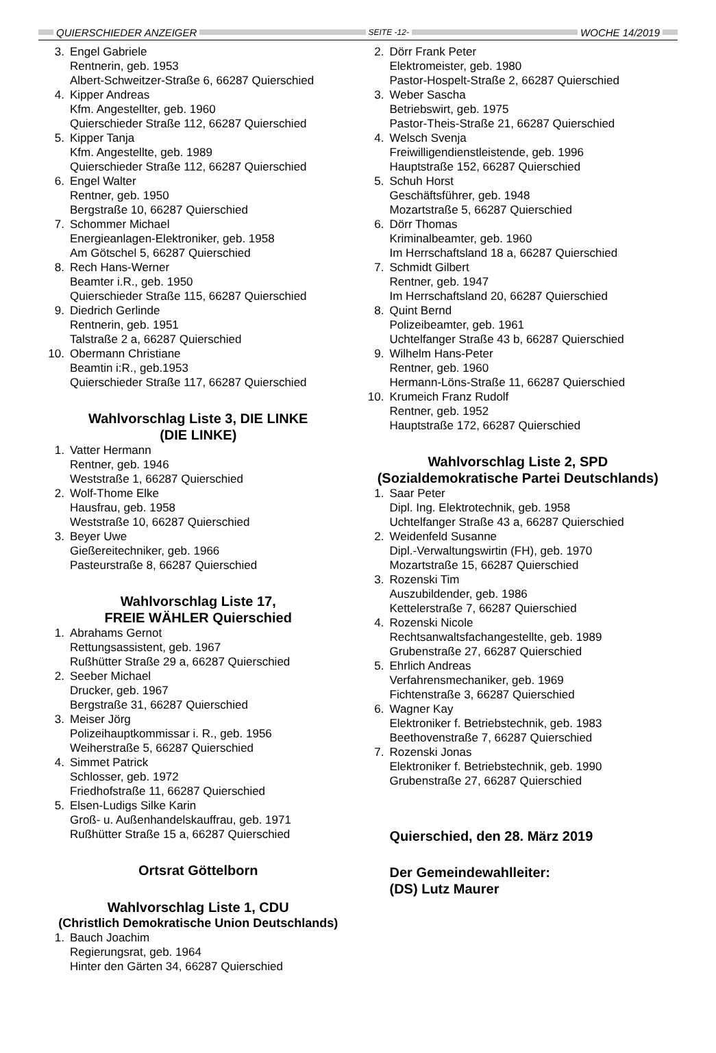QUIERSCHIEDER ANZEIGER SEITE -12- WOCHE 14/2019
3. Engel Gabriele
Rentnerin, geb. 1953
Albert-Schweitzer-Straße 6, 66287 Quierschied
4. Kipper Andreas
Kfm. Angestellter, geb. 1960
Quierschieder Straße 112, 66287 Quierschied
5. Kipper Tanja
Kfm. Angestellte, geb. 1989
Quierschieder Straße 112, 66287 Quierschied
6. Engel Walter
Rentner, geb. 1950
Bergstraße 10, 66287 Quierschied
7. Schommer Michael
Energieanlagen-Elektroniker, geb. 1958
Am Götschel 5, 66287 Quierschied
8. Rech Hans-Werner
Beamter i.R., geb. 1950
Quierschieder Straße 115, 66287 Quierschied
9. Diedrich Gerlinde
Rentnerin, geb. 1951
Talstraße 2 a, 66287 Quierschied
10. Obermann Christiane
Beamtin i:R., geb.1953
Quierschieder Straße 117, 66287 Quierschied
Wahlvorschlag Liste 3, DIE LINKE
(DIE LINKE)
1. Vatter Hermann
Rentner, geb. 1946
Weststraße 1, 66287 Quierschied
2. Wolf-Thome Elke
Hausfrau, geb. 1958
Weststraße 10, 66287 Quierschied
3. Beyer Uwe
Gießereitechniker, geb. 1966
Pasteurstraße 8, 66287 Quierschied
Wahlvorschlag Liste 17,
FREIE WÄHLER Quierschied
1. Abrahams Gernot
Rettungsassistent, geb. 1967
Rußhütter Straße 29 a, 66287 Quierschied
2. Seeber Michael
Drucker, geb. 1967
Bergstraße 31, 66287 Quierschied
3. Meiser Jörg
Polizeihauptkommissar i. R., geb. 1956
Weiherstraße 5, 66287 Quierschied
4. Simmet Patrick
Schlosser, geb. 1972
Friedhofstraße 11, 66287 Quierschied
5. Elsen-Ludigs Silke Karin
Groß- u. Außenhandelskauffrau, geb. 1971
Rußhütter Straße 15 a, 66287 Quierschied
Ortsrat Göttelborn
Wahlvorschlag Liste 1, CDU
(Christlich Demokratische Union Deutschlands)
1. Bauch Joachim
Regierungsrat, geb. 1964
Hinter den Gärten 34, 66287 Quierschied
2. Dörr Frank Peter
Elektromeister, geb. 1980
Pastor-Hospelt-Straße 2, 66287 Quierschied
3. Weber Sascha
Betriebswirt, geb. 1975
Pastor-Theis-Straße 21, 66287 Quierschied
4. Welsch Svenja
Freiwilligendienstleistende, geb. 1996
Hauptstraße 152, 66287 Quierschied
5. Schuh Horst
Geschäftsführer, geb. 1948
Mozartstraße 5, 66287 Quierschied
6. Dörr Thomas
Kriminalbeamter, geb. 1960
Im Herrschaftsland 18 a, 66287 Quierschied
7. Schmidt Gilbert
Rentner, geb. 1947
Im Herrschaftsland 20, 66287 Quierschied
8. Quint Bernd
Polizeibeamter, geb. 1961
Uchtelfanger Straße 43 b, 66287 Quierschied
9. Wilhelm Hans-Peter
Rentner, geb. 1960
Hermann-Löns-Straße 11, 66287 Quierschied
10. Krumeich Franz Rudolf
Rentner, geb. 1952
Hauptstraße 172, 66287 Quierschied
Wahlvorschlag Liste 2, SPD
(Sozialdemokratische Partei Deutschlands)
1. Saar Peter
Dipl. Ing. Elektrotechnik, geb. 1958
Uchtelfanger Straße 43 a, 66287 Quierschied
2. Weidenfeld Susanne
Dipl.-Verwaltungswirtin (FH), geb. 1970
Mozartstraße 15, 66287 Quierschied
3. Rozenski Tim
Auszubildender, geb. 1986
Kettelerstraße 7, 66287 Quierschied
4. Rozenski Nicole
Rechtsanwaltsfachangestellte, geb. 1989
Grubenstraße 27, 66287 Quierschied
5. Ehrlich Andreas
Verfahrensmechaniker, geb. 1969
Fichtenstraße 3, 66287 Quierschied
6. Wagner Kay
Elektroniker f. Betriebstechnik, geb. 1983
Beethovenstraße 7, 66287 Quierschied
7. Rozenski Jonas
Elektroniker f. Betriebstechnik, geb. 1990
Grubenstraße 27, 66287 Quierschied
Quierschied, den 28. März 2019
Der Gemeindewahlleiter:
(DS) Lutz Maurer